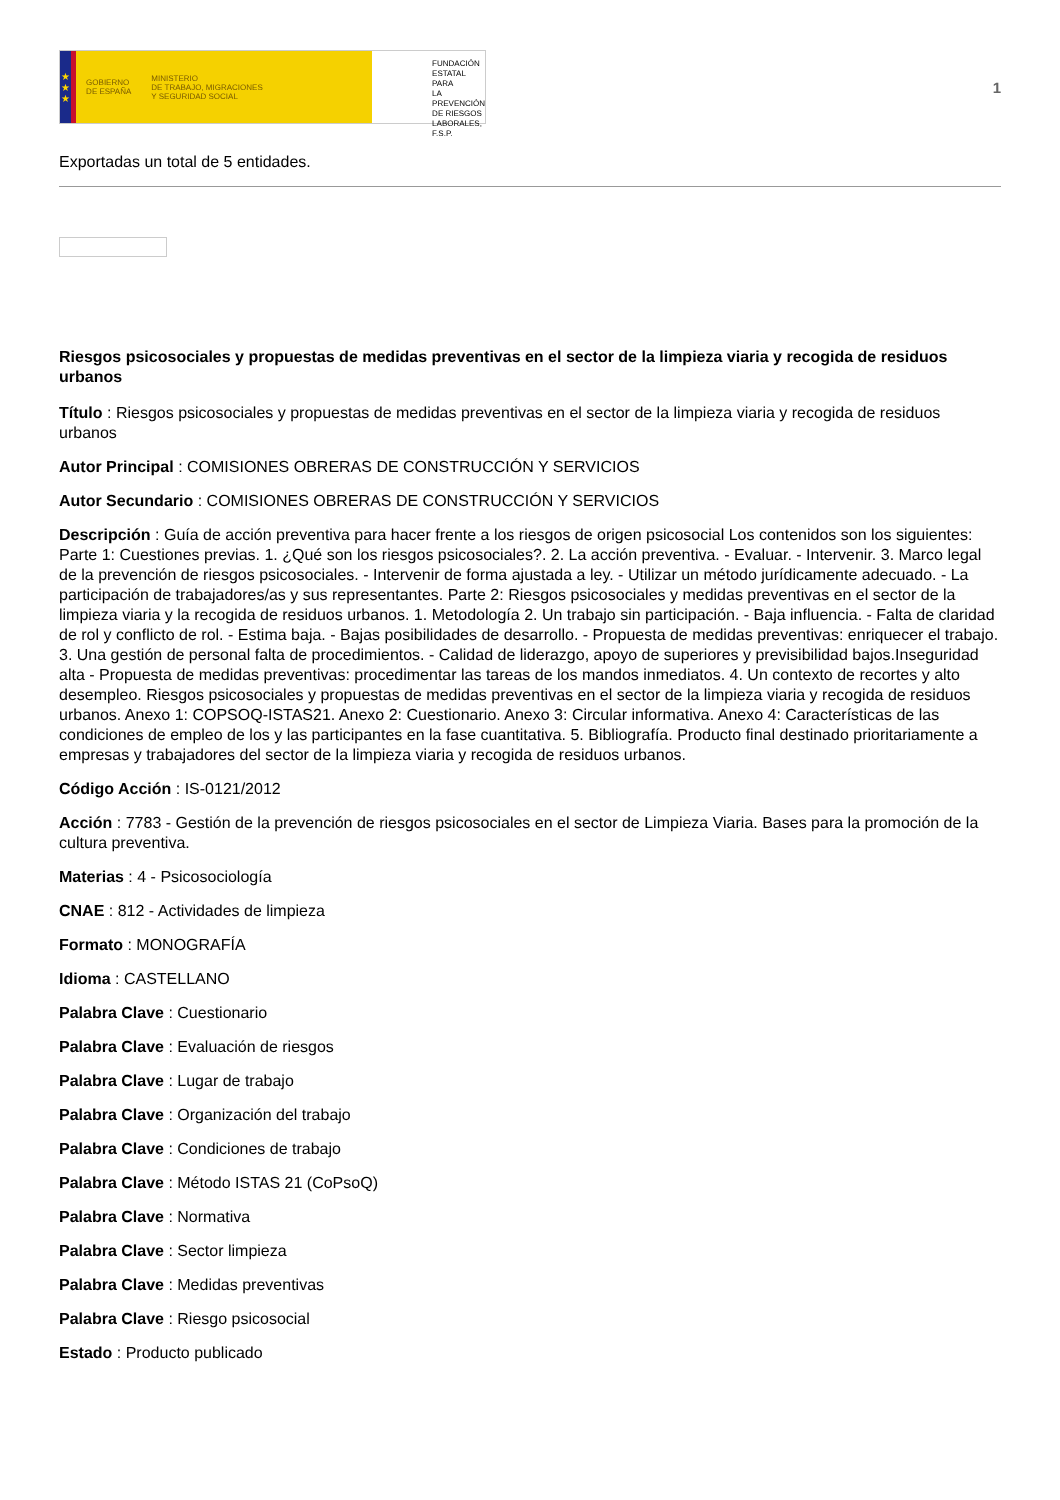★
★
★
GOBIERNO
DE ESPAÑA MINISTERIO
DE TRABAJO, MIGRACIONES
Y SEGURIDAD SOCIAL
FUNDACIÓN
ESTATAL PARA
LA PREVENCIÓN
DE RIESGOS
LABORALES, F.S.P.
1
Exportadas un total de 5 entidades.
Riesgos psicosociales y propuestas de medidas preventivas en el sector de la limpieza viaria y recogida de residuos urbanos
Título : Riesgos psicosociales y propuestas de medidas preventivas en el sector de la limpieza viaria y recogida de residuos urbanos
Autor Principal : COMISIONES OBRERAS DE CONSTRUCCIÓN Y SERVICIOS
Autor Secundario : COMISIONES OBRERAS DE CONSTRUCCIÓN Y SERVICIOS
Descripción : Guía de acción preventiva para hacer frente a los riesgos de origen psicosocial Los contenidos son los siguientes: Parte 1: Cuestiones previas. 1. ¿Qué son los riesgos psicosociales?. 2. La acción preventiva. - Evaluar. - Intervenir. 3. Marco legal de la prevención de riesgos psicosociales. - Intervenir de forma ajustada a ley. - Utilizar un método jurídicamente adecuado. - La participación de trabajadores/as y sus representantes. Parte 2: Riesgos psicosociales y medidas preventivas en el sector de la limpieza viaria y la recogida de residuos urbanos. 1. Metodología 2. Un trabajo sin participación. - Baja influencia. - Falta de claridad de rol y conflicto de rol. - Estima baja. - Bajas posibilidades de desarrollo. - Propuesta de medidas preventivas: enriquecer el trabajo. 3. Una gestión de personal falta de procedimientos. - Calidad de liderazgo, apoyo de superiores y previsibilidad bajos.Inseguridad alta - Propuesta de medidas preventivas: procedimentar las tareas de los mandos inmediatos. 4. Un contexto de recortes y alto desempleo. Riesgos psicosociales y propuestas de medidas preventivas en el sector de la limpieza viaria y recogida de residuos urbanos. Anexo 1: COPSOQ-ISTAS21. Anexo 2: Cuestionario. Anexo 3: Circular informativa. Anexo 4: Características de las condiciones de empleo de los y las participantes en la fase cuantitativa. 5. Bibliografía. Producto final destinado prioritariamente a empresas y trabajadores del sector de la limpieza viaria y recogida de residuos urbanos.
Código Acción : IS-0121/2012
Acción : 7783 - Gestión de la prevención de riesgos psicosociales en el sector de Limpieza Viaria. Bases para la promoción de la cultura preventiva.
Materias : 4 - Psicosociología
CNAE : 812 - Actividades de limpieza
Formato : MONOGRAFÍA
Idioma : CASTELLANO
Palabra Clave : Cuestionario
Palabra Clave : Evaluación de riesgos
Palabra Clave : Lugar de trabajo
Palabra Clave : Organización del trabajo
Palabra Clave : Condiciones de trabajo
Palabra Clave : Método ISTAS 21 (CoPsoQ)
Palabra Clave : Normativa
Palabra Clave : Sector limpieza
Palabra Clave : Medidas preventivas
Palabra Clave : Riesgo psicosocial
Estado : Producto publicado